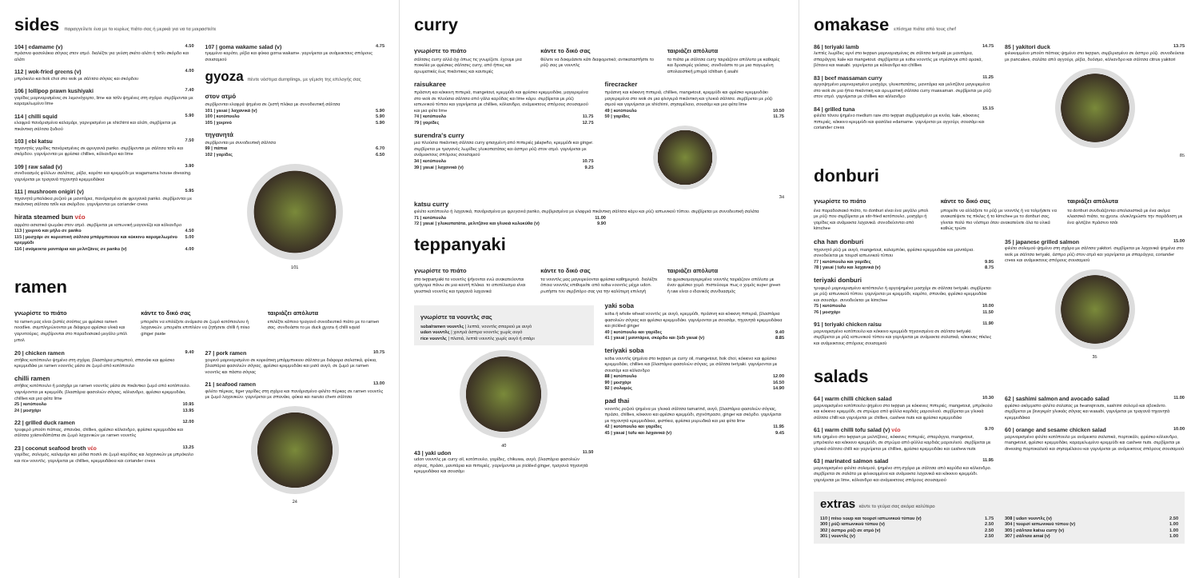sides παραγγείλετε ένα με το κυρίως πιάτο σας ή μερικά για να τα μοιραστείτε
104 | edamame (v) 4.50
πράσινα φασολάκια σόγιας στον ατμό. διαλέξτε για γεύση σκέτο αλάτι ή τσίλι σκόρδο και αλάτι
112 | wok-fried greens (v) 4.00
μπρόκολο και bok choi στο wok με σάλτσα σόγιας και σκόρδου
106 | lollipop prawn kushiyaki 7.40
γαρίδες μαριναρισμένες σε λεμονόχορτο, lime και τσίλι ψημένες στη σχάρα. σερβίρονται με καραμελωμένο lime
114 | chilli squid 5.90
ελαφριά πανάρισμένα καλαμάρι, γαρνιρισμένο με shichimi και αλάτι, σερβίρεται με πικάντικη σάλτσα ξυδιού
103 | ebi katsu 7.50
τηγανητές γαρίδες πανάρισμένες σε φρυγανιά panko. σερβίρονται με σάλτσα τσίλι και σκόρδου. γαρνίρονται με φρέσκα chillies, κόλιανδρο και lime
109 | raw salad (v) 3.90
συνδυασμός φύλλων σαλάτας, ρέβα, καρότο και κρεμμύδι με wagamama house dressing. γαρνίρεται με τραγανά τηγανητά κρεμμυδάκια
111 | mushroom onigiri (v) 5.95
τηγανητά μπαλάκια ρυζιού με μανιτάρια, πανάρισμένα σε φρυγανιά panko. σερβίρονται με πικάντικη σάλτσα τσίλι και σκόρδου. γαρνίρονται με coriander cress
hirata steamed bun νέο
αφράτο ασιατικό ψωμάκι στον ατμό. σερβίρεται με ιαπωνική μαγιονέζα και κόλιανδρο
113 | χοιρινό και μήλο σε panko 4.50
115 | μοσχάρι σε κορεατική σάλτσα μπάρμπεκιου και κόκκινο καραμελωμένο κρεμμύδι 5.00
116 | ανάμεικτα μανιτάρια και μελιτζάνες σε panko (v) 4.00
107 | goma wakame salad (v) 4.75
τριμμένο καρότο, ρέβα και φύκια goma wakame. γαρνίρεται με ανάμεικτους σπόρους σουσαμιού
gyoza πέντε νόστιμα dumplings, με γέμιση της επιλογής σας
στον ατμό
σερβίρονται ελαφρά ψημένα σε ζεστή πλάκα με συνοδευτική σάλτσα
101 | yasai | λαχανικά (v) 5.90
100 | κοτόπουλο 5.90
105 | χοιρινό 5.90
τηγανητά
σερβίρονται με συνοδευτική σάλτσα
99 | πάπια 6.70
102 | γαρίδες 6.50
101
ramen
γνωρίστε το πιάτο
τα ramen μας είναι ζεστές σούπες με φρέσκα ramen noodles. συμπληρώνονται με διάφορα φρέσκα υλικά και γαρνιτούρες. σερβίρονται στο παραδοσιακό μεγάλο μπόλ μπολ
κάντε το δικό σας
μπορείτε να επιλέξετε ανάμεσα σε ζωμό κοτόπουλου ή λαχανικών. μπορείτε επιπλέον να ζητήσετε chilli ή miso ginger paste
ταιριάζει απόλυτα
επιλέξτε κάποιο τραγανό συνοδευτικό πιάτο με το ramen σας. συνδυάστε το με duck gyoza ή chilli squid
20 | chicken ramen 9.40
στήθος κοτόπουλο ψημένο στη σχάρα, βλαστάρια μπαμπού, σπανάκι και φρέσκο κρεμμυδάκι με ramen νουντλς μέσα σε ζωμό από κοτόπουλο
chilli ramen
στήθος κοτόπουλο ή μοσχάρι με ramen νουντλς μέσα σε πικάντικο ζωμό από κοτόπουλο. γαρνίρονται με κρεμμύδι, βλαστάρια φασολιών σόγιας, κόλιανδρο, φρέσκο κρεμμυδάκι, chillies και μια φέτα lime
25 | κοτόπουλο 10.95
24 | μοσχάρι 13.95
22 | grilled duck ramen 12.00
τρυφερό μπούτι πάπιας, σπανάκι, chillies, φρέσκο κόλιανδρο, φρέσκο κρεμμυδάκι και σάλτσα χοϊσινιδόπάπια σε ζωμό λαχανικών με ramen νουντλς
23 | coconut seafood broth νέο 13.25
γαρίδες, σολομός, καλαμάρι και μύδια ποσιλ σε ζωμό καρύδας και λαχανικών με μπρόκολο και rice νουντλς. γαρνίρεται με chillies, κρεμμυδάκια και coriander cress
27 | pork ramen 10.75
χοιρινό μαριναρισμένο σε κορεάτικη μπάρμπεκιου σάλτσα με διάφορα σαλατικά, φύκια, βλαστάρια φασολιών σόγιας, φρέσκο κρεμμυδάκι και μισό αυγό, σε ζωμό με ramen νουντλς και πάστα σόγιας
21 | seafood ramen 13.00
φιλέτο πέρκας, tiger γαρίδες στη σχάρα και πανάρισμένο φιλέτο πέρκας σε ramen νουντλς με ζωμό λαχανικών. γαρνίρεται με σπανάκι, φύκια και naruto chem σάλτσα
24
curry
γνωρίστε το πιάτο
σάλτσες curry αλλά όχι όπως τις γνωρίζετε. έχουμε μια ποικιλία με φρέσκες σάλτσες curry, από ήπιες και αρωματικές έως πικάντικες και καυτερές
κάντε το δικό σας
θέλετε να δοκιμάσετε κάτι διαφορετικό; αντικαταστήστε το ρύζι σας με νουντλς
ταιριάζει απόλυτα
τα πιάτα με σάλτσα curry ταιριάζουν απόλυτα με καθαρές και δροσερές γεύσεις. συνδυάστε το με μια παγωμένη απολαυστική μπυρά ichiban ή asahi
raisukaree
πράσινη και κόκκινη πιπεριά, mangetout, κρεμμύδι και φρέσκο κρεμμυδάκι, μαγειρεμένα στο wok σε πλούσια σάλτσα από γάλα καρύδας και lime κάρυ. σερβίρεται με ρύζι ιαπωνικού τύπου και γαρνίρεται με chillies, κόλιανδρο, ανάμεικτους σπόρους σουσαμιού και μια φέτα lime
74 | κοτόπουλο 11.75
79 | γαρίδες 12.75
surendra's curry
μια πλούσια πικάντικη σάλτσα curry φτιαγμένη από πιπεριές jalapeño, κρεμμύδι και ginger. σερβίρεται με τραγανές λωρίδες γλυκοπατάτας και άσπρο ρύζι στον ατμό. γαρνίρεται με ανάμεικτους σπόρους σουσαμιού
34 | κοτόπουλο 10.75
39 | yasai | λαχανικά (v) 9.25
firecracker
πράσινη και κόκκινη πιπεριά, chillies, mangetout, κρεμμύδι και φρέσκο κρεμμυδάκι μαγειρεμένα στο wok σε μια φλογερά πικάντικη και γλυκιά σάλτσα. σερβίρεται με ρύζι σιμού και γαρνίρεται με shichimi, σησαμέλαιο, σουσάμι και μια φέτα lime
49 | κοτόπουλο 10.50
50 | γαρίδες 11.75
34
katsu curry
φιλέτο κοτόπουλο ή λαχανικά, πανάρισμένα με φρυγανιά panko, σερβιρισμένα με ελαφριά πικάντικη σάλτσα κάρυ και ρύζι ιαπωνικού τύπου. σερβίρεται με συνοδευτική σαλάτα
71 | κοτόπουλο 11.00
72 | yasai | γλυκοπατάτα, μελιτζάνα και γλυκιά κολοκύθα (v) 9.90
teppanyaki
γνωρίστε το πιάτο
στο teppanyaki τα νουντλς ψήνονται ενώ ανακατεύονται γρήγορα πάνω σε μια καυτή πλάκα. το αποτέλεσμα είναι γευστικά νουντλς και τραγανά λαχανικά
κάντε το δικό σας
τα νουντλς μας μαγειρεύονται φρέσκα καθημερινά. διαλέξτε όποια νουντλς επιθυμείτε από soba νουντλς μέχρι udon. ρωτήστε τον σερβιτόρο σας για την καλύτερη επιλογή
ταιριάζει απόλυτα
τα φρεσκομαγειρεμένα νουντλς ταιριάζουν απόλυτα με έναν φρέσκο χυμό. πιστεύουμε πως ο χυμός super green ή raw είναι ο ιδανικός συνδυασμός
γνωρίστε τα νουντλς σας
soba/ramen νουντλς | λεπτά, νουντλς σιταριού με αυγό
udon νουντλς | χοντρά άσπρα νουντλς χωρίς αυγό
rice νουντλς | πλατιά, λεπτά νουντλς χωρίς αυγό ή σιτάρι
40
43 | yaki udon 11.50
udon νουντλς με curry oil, κοτόπουλο, γαρίδες, chikuwa, αυγό, βλαστάρια φασολιών σόγιας, πράσο, μανιτάρια και πιπεριές. γαρνίρονται με pickled ginger, τραγανά τηγανητά κρεμμυδάκια και σουσάμι
yaki soba
soba ή whole wheat νουντλς με αυγό, κρεμμύδι, πράσινη και κόκκινη πιπεριά, βλαστάρια φασολιών σόγιας και φρέσκο κρεμμυδάκι. γαρνίρονται με σουσάμι, τηγανητά κρεμμυδάκια και pickled ginger
40 | κοτόπουλο και γαρίδες 9.40
41 | yasai | μανιτάρια, σκόρδο και ξύδι yasai (v) 8.85
teriyaki soba
soba νουντλς ψημένα στο teppan με curry oil, mangetout, bok choi, κόκκινο και φρέσκο κρεμμυδάκι, chillies και βλαστάρια φασολιών σόγιας, με σάλτσα teriyaki. γαρνίρονται με σουσάμι και κόλιανδρο
88 | κοτόπουλο 12.00
90 | μοσχάρι 16.50
92 | σολομός 14.90
pad thai
νουντλς ρυζιού ψημένα με γλυκιά σάλτσα tamarind, αυγό, βλαστάρια φασολιών σόγιας, πράσο, chillies, κόκκινο και φρέσκο κρεμμύδι, σχινόπρασο, ginger και σκόρδο. γαρνίρεται με τηγανητά κρεμμυδάκια, φιστίκια, φρέσκα μυρωδικά και μια φέτα lime
42 | κοτόπουλο και γαρίδες 11.95
45 | yasai | tofu και λαχανικά (v) 9.45
omakase επίσημα πιάτα από τους chef
86 | teriyaki lamb 14.75
λεπτές λωρίδες αρνί στο teppan μαριναρισμένες σε σάλτσα teriyaki με μανιτάρια, σπαράγγια, kale και mangetout. σερβίρεται με soba νουντλς με ντρέσινγκ από αρακά, βότανα και wasabi. γαρνίρεται με κόλιανδρο και chillies
83 | beef massaman curry 11.25
αργοψημένο μαριναρισμένο μοσχάρι, γλυκοπατάτες, μανιτάρια και μελιτζάνα μαγειρεμένα στο wok σε μια ήπια πικάντικη και αρωματική σάλτσα curry massaman. σερβίρεται με ρύζι στον ατμό. γαρνίρεται με chillies και κόλιανδρο
84 | grilled tuna 15.15
φιλέτο τόνου ψημένο medium rare στο teppan σερβιρισμένο με κινόα, kale, κόκκινες πιπεριές, κόκκινο κρεμμύδι και φασόλια edamame. γαρνίρεται με αγγούρι, σουσάμι και coriander cress
85 | yakitori duck 13.75
φιλεκομμένο μπούτι πάπιας ψημένο στο teppan, σερβιρισμένο σε άσπρο ρύζι. συνοδεύεται με pancakes, σαλάτα από αγγούρι, ρέβα, δυόσμο, κόλιανδρο και σάλτσα citrus yakitori
85
donburi
γνωρίστε το πιάτο
ένα παραδοσιακό πιάτο, το donburi είναι ένα μεγάλο μπολ με ρύζι που σερβίρεται με stir-fried κοτόπουλο, μοσχάρι ή γαρίδες και ανάμεικτα λαχανικά. συνοδεύονται από kimchee
κάντε το δικό σας
μπορείτε να αλλάξετε το ρύζι με νουντλς ή να τολμήσετε να ανακατέψετε τις πίκλες ή το kimchee με το donburi σας, γίνεται πολύ πιο νόστιμο όταν ανακατεύετε όλα τα υλικά καθώς τρώτε
ταιριάζει απόλυτα
τα donburi συνδυάζονται απολαυστικά με ένα ακόμα κλασσικό πιάτο, τα gyoza. ολοκληρώστε την παράδοση με ένα φλιτζάνι πράσινο τσάι
cha han donburi
τηγανητό ρύζι με αυγό, mangetout, καλαμπόκι, φρέσκο κρεμμυδάκι και μανιτάρια. συνοδεύεται με τουρσί ιαπωνικού τύπου
77 | κοτόπουλο και γαρίδες 9.95
78 | yasai | tofu και λαχανικά (v) 8.75
teriyaki donburi
τρυφερό μαριναρισμένο κοτόπουλο ή αργοψημένο μοσχάρι σε σάλτσα teriyaki. σερβίρεται με ρύζι ιαπωνικού τύπου. γαρνίρεται με κρεμμύδι, καρότο, σπανάκι, φρέσκο κρεμμυδάκι και σουσάμι. συνοδεύεται με kimchee
75 | κοτόπουλο 10.00
76 | μοσχάρι 11.50
91 | teriyaki chicken raisu 11.90
μαριναρισμένο κοτόπουλο και κόκκινο κρεμμύδι τηγανισμένα σε σάλτσα teriyaki. σερβίρεται με ρύζι ιαπωνικού τύπου και γαρνίρεται με ανάμεικτα σαλατικά, κόκκινες πίκλες και ανάμεικτους σπόρους σουσαμιού
35 | japanese grilled salmon 15.00
φιλέτο σολομού ψημένο στη σχάρα με σάλτσα yakitori. σερβίρεται με λαχανικά ψημένα στο wok με σάλτσα teriyaki, άσπρο ρύζι στον ατμό και γαρνίρεται με σπαράγγια, coriander cress και ανάμεικτους σπόρους σουσαμιού
35
salads
64 | warm chilli chicken salad 10.30
μαριναρισμένο κοτόπουλο ψημένο στο teppan με κόκκινες πιπεριές, mangetout, μπρόκολο και κόκκινο κρεμμύδι, σε στρώμα από φύλλα καρδιάς μαρουλιού. σερβίρεται με γλυκιά σάλτσα chilli και γαρνίρεται με chillies, cashew nuts και φρέσκο κρεμμυδάκι
61 | warm chilli tofu salad (v) νέο 9.70
tofu ψημένο στο teppan με μελιτζάνες, κόκκινες πιπεριές, σπαράγγια, mangetout, μπρόκολο και κόκκινο κρεμμύδι, σε στρώμα από φύλλα καρδιάς μαρουλιού. σερβίρεται με γλυκιά σάλτσα chilli και γαρνίρεται με chillies, φρέσκο κρεμμυδάκι και cashew nuts
63 | marinated salmon salad 11.95
μαριναρισμένο φιλέτο σολομού, ψημένο στη σχάρα με σάλτσα από καρύδα και κόλιανδρο. σερβίρεται σε σαλάτα με φιλεκομμένα και ανάμεικτα λαχανικά και κόκκινο κρεμμύδι. γαρνίρεται με lime, κόλιανδρο και ανάμεικτους σπόρους σουσαμιού
62 | sashimi salmon and avocado salad 11.00
φρέσκο ακόμμιστο φιλέτα σαλατας με beansprouts, sashimi σολομό και αβοκάντο. σερβίρεται με βινεγκρέτ γλυκιάς σόγιας και wasabi, γαρνίρεται με τραγανά τηγανητά κρεμμυδάκια
60 | orange and sesame chicken salad 10.00
μαριναρισμένο φιλέτο κοτόπουλο με ανάμεικτα σαλατικά, πορτοκάλι, φρέσκο κόλιανδρο, mangetout, φρέσκο κρεμμυδάκι, καραμελωμένο κρεμμύδι και cashew nuts. σερβίρεται με dressing πορτοκαλιού και σησαμέλαιου και γαρνίρεται με ανάμεικτους σπόρους σουσαμιού
extras κάντε το γεύμα σας ακόμα καλύτερο
110 | miso soup και τουρσί ιαπωνικού τύπου (v) 1.75
300 | ρύζι ιαπωνικού τύπου (v) 2.50
302 | άσπρο ρύζι σε ατμό (v) 2.50
301 | νουντλς (v) 2.50
308 | udon νουντλς (v) 2.50
304 | τουρσί ιαπωνικού τύπου (v) 1.00
305 | σάλτσα katsu curry (v) 1.00
307 | σάλτσα amai (v) 1.00